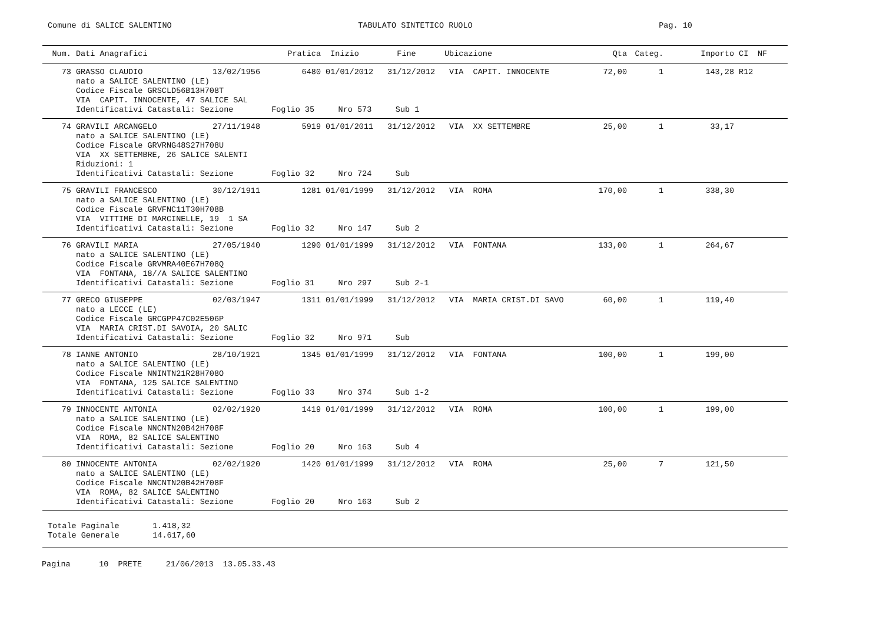Comune di SALICE SALENTINO TABULATO SINTETICO RUOLO Pag. 10
| Num. | Dati Anagrafici | | Pratica | Inizio | Fine | Ubicazione | Qta | Categ. | Importo | CI | NF |
| --- | --- | --- | --- | --- | --- | --- | --- | --- | --- | --- | --- |
| 73 | GRASSO CLAUDIO | 13/02/1956 | 6480 | 01/01/2012 | 31/12/2012 | VIA CAPIT. INNOCENTE | 72,00 | 1 | 143,28 | R12 | |
| | nato a SALICE SALENTINO (LE) Codice Fiscale GRSCLD56B13H708T VIA CAPIT. INNOCENTE, 47 SALICE SAL Identificativi Catastali: Sezione Foglio 35 Nro 573 Sub 1 | | | | | | | | | | |
| 74 | GRAVILI ARCANGELO | 27/11/1948 | 5919 | 01/01/2011 | 31/12/2012 | VIA XX SETTEMBRE | 25,00 | 1 | 33,17 | | |
| | nato a SALICE SALENTINO (LE) Codice Fiscale GRVRNG48S27H708U VIA XX SETTEMBRE, 26 SALICE SALENTI Riduzioni: 1 Identificativi Catastali: Sezione Foglio 32 Nro 724 Sub | | | | | | | | | | |
| 75 | GRAVILI FRANCESCO | 30/12/1911 | 1281 | 01/01/1999 | 31/12/2012 | VIA ROMA | 170,00 | 1 | 338,30 | | |
| | nato a SALICE SALENTINO (LE) Codice Fiscale GRVFNC11T30H708B VIA VITTIME DI MARCINELLE, 19 1 SA Identificativi Catastali: Sezione Foglio 32 Nro 147 Sub 2 | | | | | | | | | | |
| 76 | GRAVILI MARIA | 27/05/1940 | 1290 | 01/01/1999 | 31/12/2012 | VIA FONTANA | 133,00 | 1 | 264,67 | | |
| | nato a SALICE SALENTINO (LE) Codice Fiscale GRVMRA40E67H708Q VIA FONTANA, 18//A SALICE SALENTINO Identificativi Catastali: Sezione Foglio 31 Nro 297 Sub 2-1 | | | | | | | | | | |
| 77 | GRECO GIUSEPPE | 02/03/1947 | 1311 | 01/01/1999 | 31/12/2012 | VIA MARIA CRIST.DI SAVO | 60,00 | 1 | 119,40 | | |
| | nato a LECCE (LE) Codice Fiscale GRCGPP47C02E506P VIA MARIA CRIST.DI SAVOIA, 20 SALIC Identificativi Catastali: Sezione Foglio 32 Nro 971 Sub | | | | | | | | | | |
| 78 | IANNE ANTONIO | 28/10/1921 | 1345 | 01/01/1999 | 31/12/2012 | VIA FONTANA | 100,00 | 1 | 199,00 | | |
| | nato a SALICE SALENTINO (LE) Codice Fiscale NNINTN21R28H708O VIA FONTANA, 125 SALICE SALENTINO Identificativi Catastali: Sezione Foglio 33 Nro 374 Sub 1-2 | | | | | | | | | | |
| 79 | INNOCENTE ANTONIA | 02/02/1920 | 1419 | 01/01/1999 | 31/12/2012 | VIA ROMA | 100,00 | 1 | 199,00 | | |
| | nato a SALICE SALENTINO (LE) Codice Fiscale NNCNTN20B42H708F VIA ROMA, 82 SALICE SALENTINO Identificativi Catastali: Sezione Foglio 20 Nro 163 Sub 4 | | | | | | | | | | |
| 80 | INNOCENTE ANTONIA | 02/02/1920 | 1420 | 01/01/1999 | 31/12/2012 | VIA ROMA | 25,00 | 7 | 121,50 | | |
| | nato a SALICE SALENTINO (LE) Codice Fiscale NNCNTN20B42H708F VIA ROMA, 82 SALICE SALENTINO Identificativi Catastali: Sezione Foglio 20 Nro 163 Sub 2 | | | | | | | | | | |
Totale Paginale 1.418,32 Totale Generale 14.617,60
Pagina 10 PRETE 21/06/2013 13.05.33.43